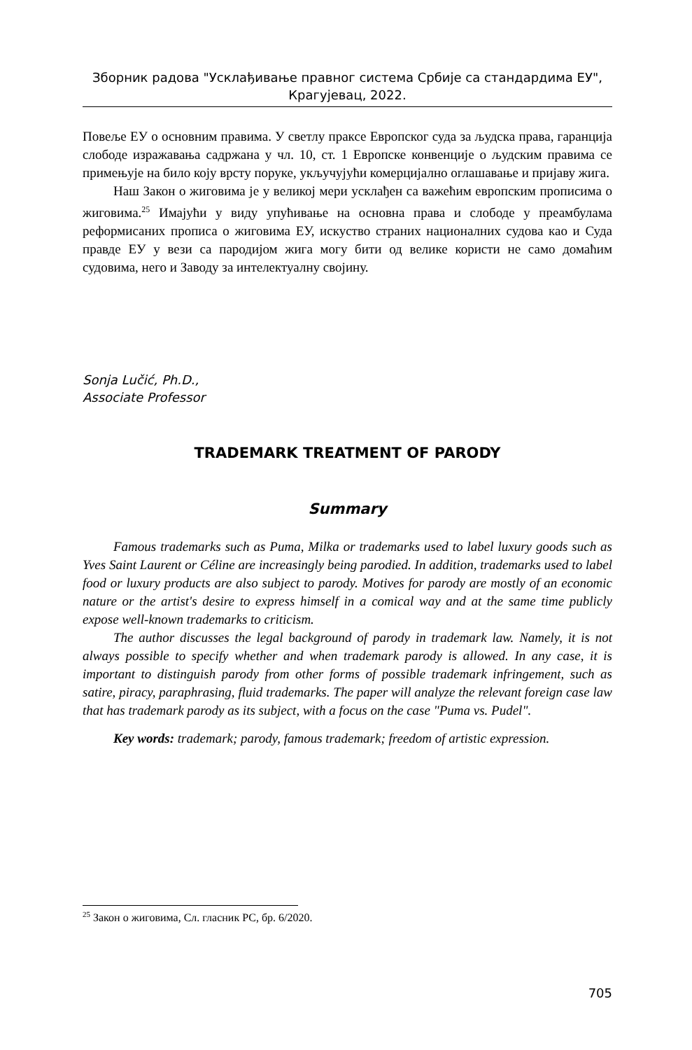Зборник радова "Усклађивање правног система Србије са стандардима ЕУ",
Крагујевац, 2022.
Повеље ЕУ о основним правима. У светлу праксе Европског суда за људска права, гаранција слободе изражавања садржана у чл. 10, ст. 1 Европске конвенције о људским правима се примењује на било коју врсту поруке, укључујући комерцијално оглашавање и пријаву жига.
Наш Закон о жиговима је у великој мери усклађен са важећим европским прописима о жиговима.<sup>25</sup> Имајући у виду упућивање на основна права и слободе у преамбулама реформисаних прописа о жиговима ЕУ, искуство страних националних судова као и Суда правде ЕУ у вези са пародијом жига могу бити од велике користи не само домаћим судовима, него и Заводу за интелектуалну својину.
Sonja Lučić, Ph.D.,
Associate Professor
TRADEMARK TREATMENT OF PARODY
Summary
Famous trademarks such as Puma, Milka or trademarks used to label luxury goods such as Yves Saint Laurent or Céline are increasingly being parodied. In addition, trademarks used to label food or luxury products are also subject to parody. Motives for parody are mostly of an economic nature or the artist's desire to express himself in a comical way and at the same time publicly expose well-known trademarks to criticism.
The author discusses the legal background of parody in trademark law. Namely, it is not always possible to specify whether and when trademark parody is allowed. In any case, it is important to distinguish parody from other forms of possible trademark infringement, such as satire, piracy, paraphrasing, fluid trademarks. The paper will analyze the relevant foreign case law that has trademark parody as its subject, with a focus on the case "Puma vs. Pudel".
Key words: trademark; parody, famous trademark; freedom of artistic expression.
<sup>25</sup> Закон о жиговима, Сл. гласник РС, бр. 6/2020.
705